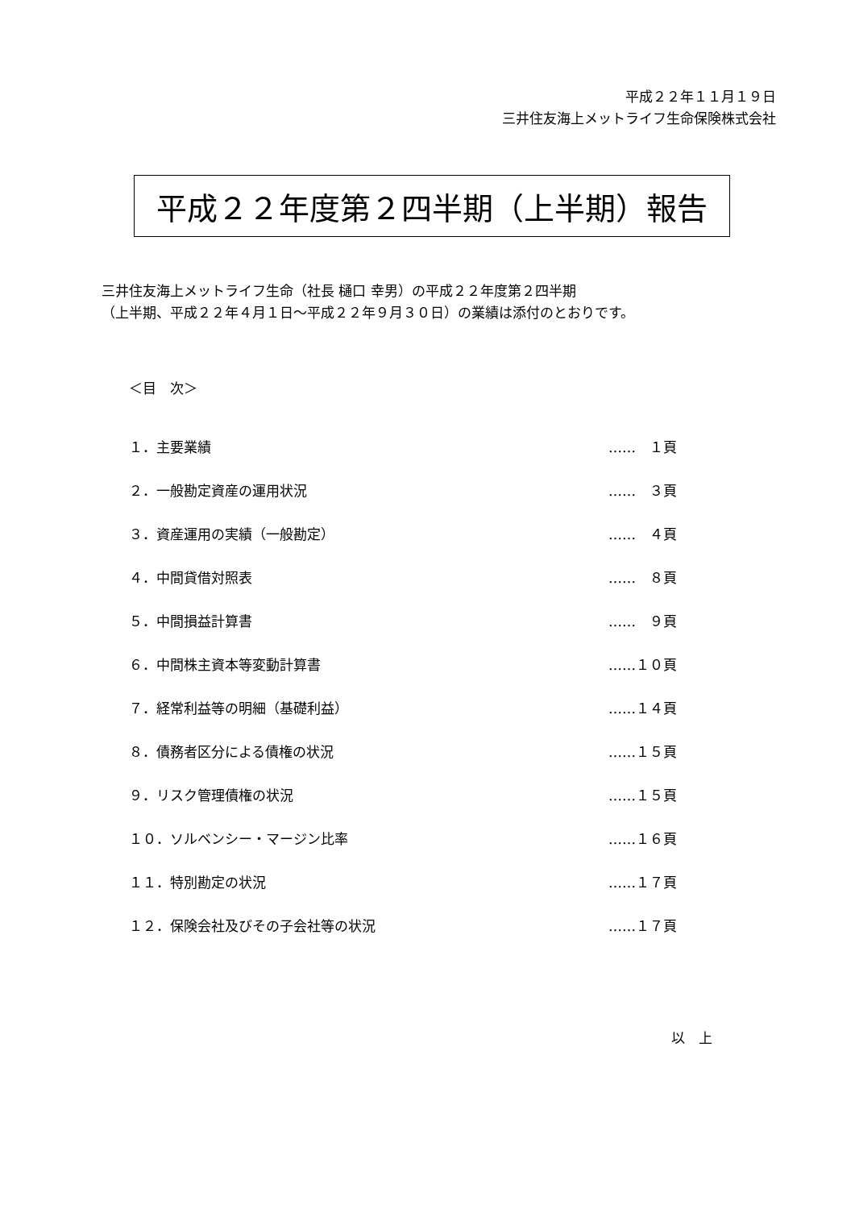平成２２年１１月１９日
三井住友海上メットライフ生命保険株式会社
平成２２年度第２四半期（上半期）報告
三井住友海上メットライフ生命（社長 樋口 幸男）の平成２２年度第２四半期
（上半期、平成２２年４月１日～平成２２年９月３０日）の業績は添付のとおりです。
＜目　次＞
| １．主要業績 | …… １頁 |
| ２．一般勘定資産の運用状況 | …… ３頁 |
| ３．資産運用の実績（一般勘定） | …… ４頁 |
| ４．中間貸借対照表 | …… ８頁 |
| ５．中間損益計算書 | …… ９頁 |
| ６．中間株主資本等変動計算書 | ……１０頁 |
| ７．経常利益等の明細（基礎利益） | ……１４頁 |
| ８．債務者区分による債権の状況 | ……１５頁 |
| ９．リスク管理債権の状況 | ……１５頁 |
| １０．ソルベンシー・マージン比率 | ……１６頁 |
| １１．特別勘定の状況 | ……１７頁 |
| １２．保険会社及びその子会社等の状況 | ……１７頁 |
以　上